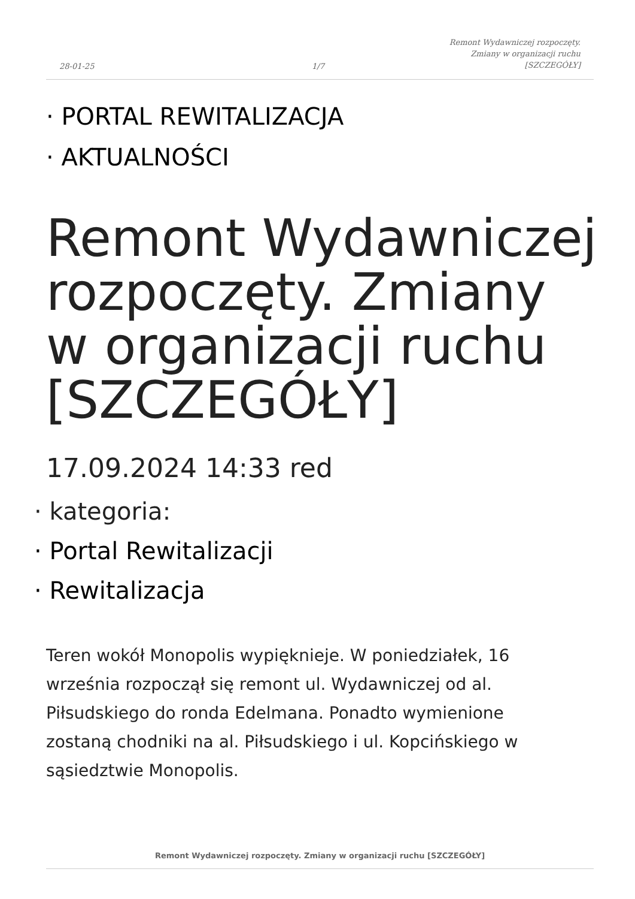28-01-25 1/7
Remont Wydawniczej rozpoczęty.
Zmiany w organizacji ruchu
[SZCZEGÓŁY]
· PORTAL REWITALIZACJA
· AKTUALNOŚCI
Remont Wydawniczej rozpoczęty. Zmiany w organizacji ruchu [SZCZEGÓŁY]
17.09.2024 14:33 red
· kategoria:
· Portal Rewitalizacji
· Rewitalizacja
Teren wokół Monopolis wypięknieje. W poniedziałek, 16 września rozpoczął się remont ul. Wydawniczej od al. Piłsudskiego do ronda Edelmana. Ponadto wymienione zostaną chodniki na al. Piłsudskiego i ul. Kopcińskiego w sąsiedztwie Monopolis.
Remont Wydawniczej rozpoczęty. Zmiany w organizacji ruchu [SZCZEGÓŁY]